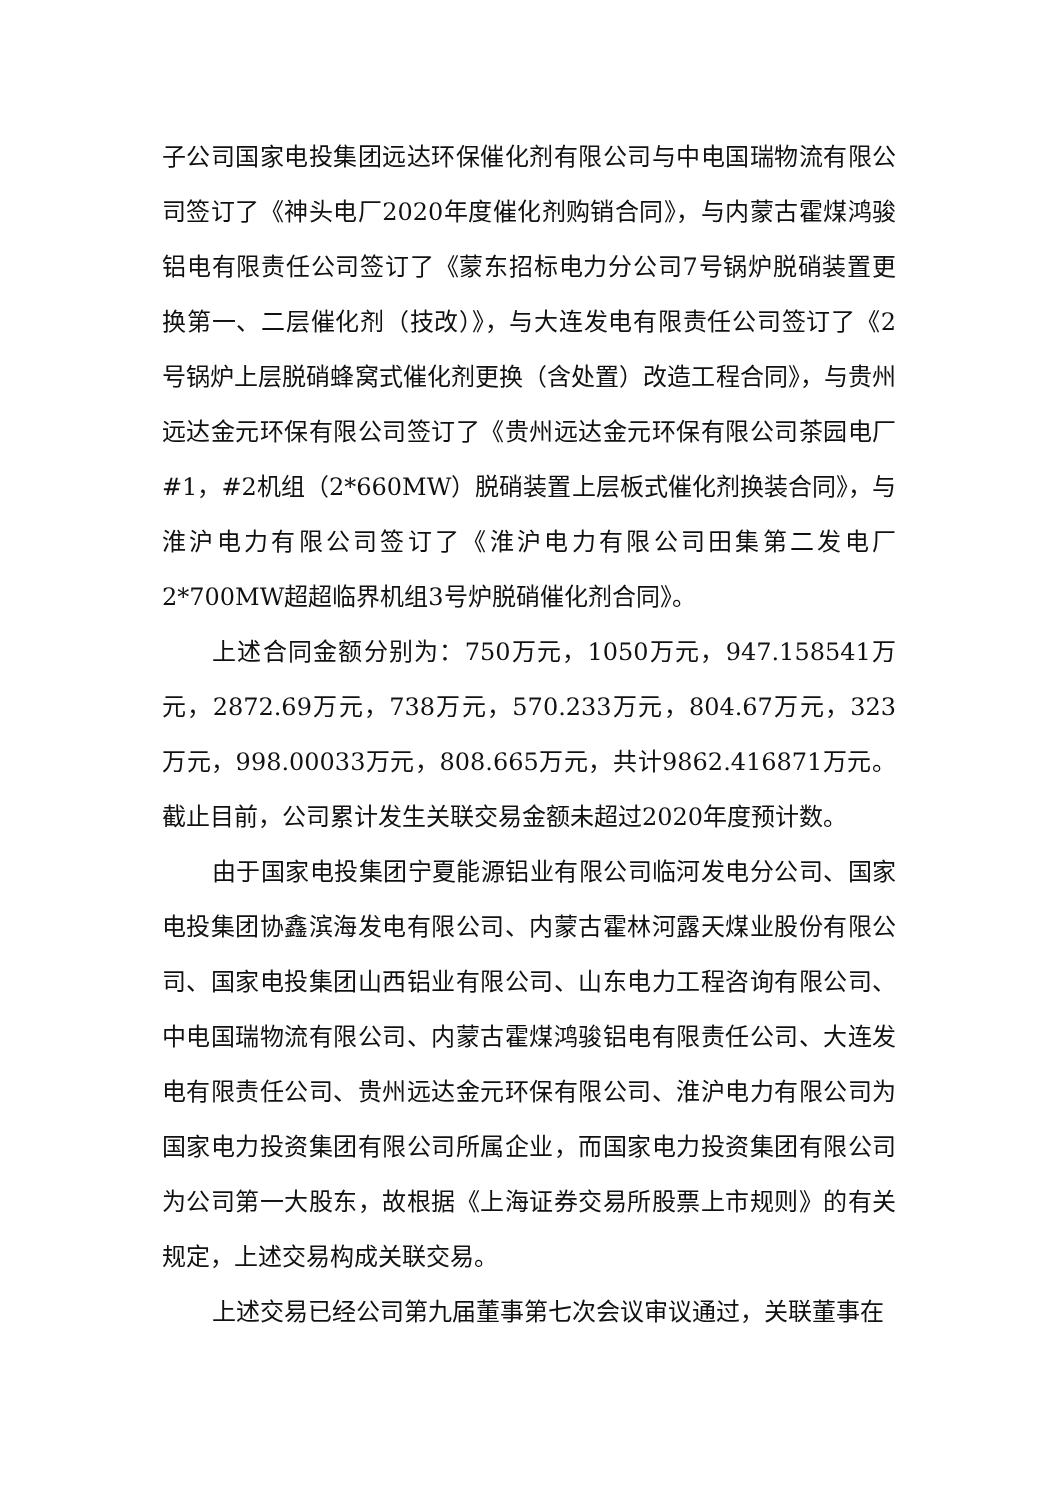子公司国家电投集团远达环保催化剂有限公司与中电国瑞物流有限公司签订了《神头电厂2020年度催化剂购销合同》，与内蒙古霍煤鸿骏铝电有限责任公司签订了《蒙东招标电力分公司7号锅炉脱硝装置更换第一、二层催化剂（技改）》，与大连发电有限责任公司签订了《2号锅炉上层脱硝蜂窝式催化剂更换（含处置）改造工程合同》，与贵州远达金元环保有限公司签订了《贵州远达金元环保有限公司茶园电厂#1，#2机组（2*660MW）脱硝装置上层板式催化剂换装合同》，与淮沪电力有限公司签订了《淮沪电力有限公司田集第二发电厂2*700MW超超临界机组3号炉脱硝催化剂合同》。
上述合同金额分别为：750万元，1050万元，947.158541万元，2872.69万元，738万元，570.233万元，804.67万元，323万元，998.00033万元，808.665万元，共计9862.416871万元。截止目前，公司累计发生关联交易金额未超过2020年度预计数。
由于国家电投集团宁夏能源铝业有限公司临河发电分公司、国家电投集团协鑫滨海发电有限公司、内蒙古霍林河露天煤业股份有限公司、国家电投集团山西铝业有限公司、山东电力工程咨询有限公司、中电国瑞物流有限公司、内蒙古霍煤鸿骏铝电有限责任公司、大连发电有限责任公司、贵州远达金元环保有限公司、淮沪电力有限公司为国家电力投资集团有限公司所属企业，而国家电力投资集团有限公司为公司第一大股东，故根据《上海证券交易所股票上市规则》的有关规定，上述交易构成关联交易。
上述交易已经公司第九届董事第七次会议审议通过，关联董事在